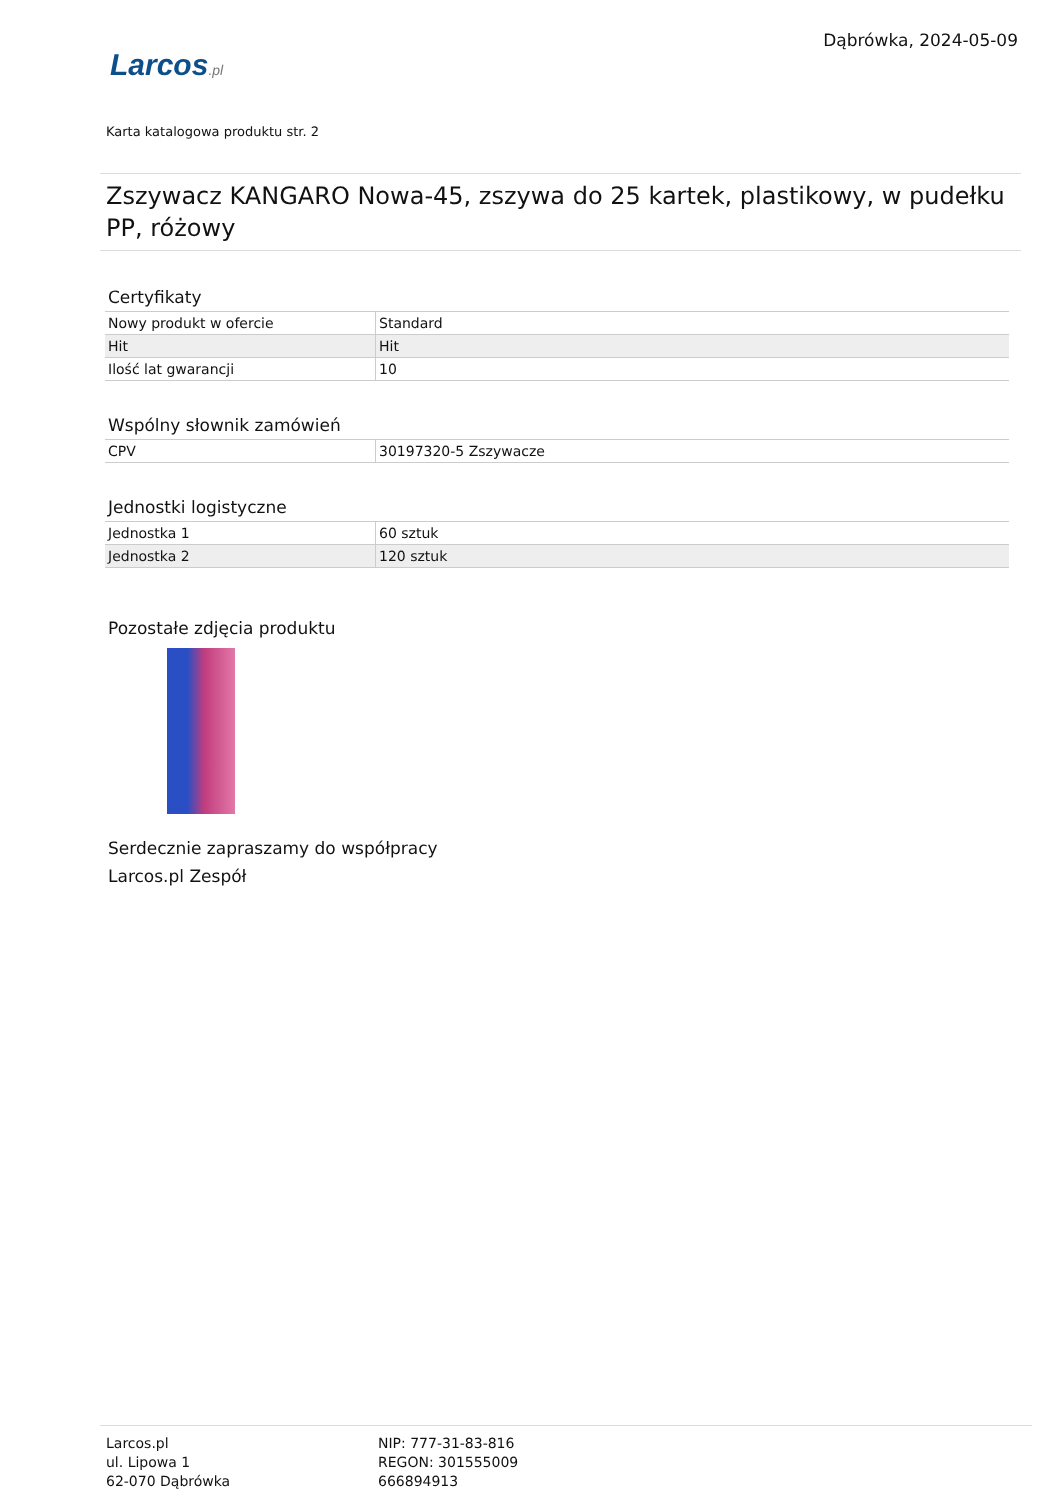Larcos.pl
Dąbrówka, 2024-05-09
Karta katalogowa produktu str. 2
Zszywacz KANGARO Nowa-45, zszywa do 25 kartek, plastikowy, w pudełku PP, różowy
Certyfikaty
| Nowy produkt w ofercie | Standard |
| Hit | Hit |
| Ilość lat gwarancji | 10 |
Wspólny słownik zamówień
| CPV | 30197320-5 Zszywacze |
Jednostki logistyczne
| Jednostka 1 | 60 sztuk |
| Jednostka 2 | 120 sztuk |
Pozostałe zdjęcia produktu
Serdecznie zapraszamy do współpracy
Larcos.pl Zespół
Larcos.pl
ul. Lipowa 1
62-070 Dąbrówka
NIP: 777-31-83-816
REGON: 301555009
666894913